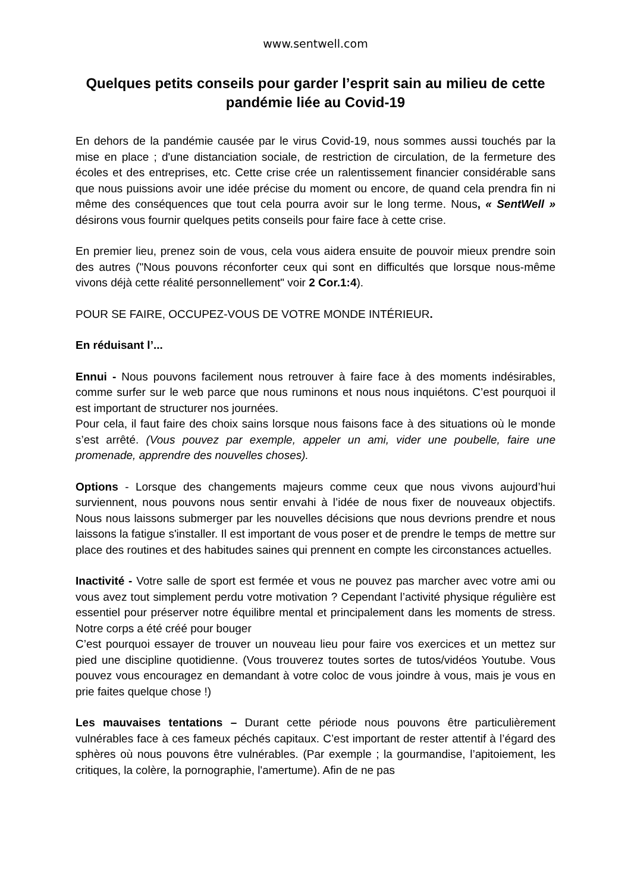www.sentwell.com
Quelques petits conseils pour garder l’esprit sain au milieu de cette pandémie liée au Covid-19
En dehors de la pandémie causée par le virus Covid-19, nous sommes aussi touchés par la mise en place ; d'une distanciation sociale, de restriction de circulation, de la fermeture des écoles et des entreprises, etc. Cette crise crée un ralentissement financier considérable sans que nous puissions avoir une idée précise du moment ou encore, de quand cela prendra fin ni même des conséquences que tout cela pourra avoir sur le long terme. Nous, « SentWell » désirons vous fournir quelques petits conseils pour faire face à cette crise.
En premier lieu, prenez soin de vous, cela vous aidera ensuite de pouvoir mieux prendre soin des autres ("Nous pouvons réconforter ceux qui sont en difficultés que lorsque nous-même vivons déjà cette réalité personnellement" voir 2 Cor.1:4).
POUR SE FAIRE, OCCUPEZ-VOUS DE VOTRE MONDE INTÉRIEUR.
En réduisant l’...
Ennui - Nous pouvons facilement nous retrouver à faire face à des moments indésirables, comme surfer sur le web parce que nous ruminons et nous nous inquiétons. C’est pourquoi il est important de structurer nos journées.
Pour cela, il faut faire des choix sains lorsque nous faisons face à des situations où le monde s’est arrêté. (Vous pouvez par exemple, appeler un ami, vider une poubelle, faire une promenade, apprendre des nouvelles choses).
Options - Lorsque des changements majeurs comme ceux que nous vivons aujourd’hui surviennent, nous pouvons nous sentir envahi à l’idée de nous fixer de nouveaux objectifs. Nous nous laissons submerger par les nouvelles décisions que nous devrions prendre et nous laissons la fatigue s'installer. Il est important de vous poser et de prendre le temps de mettre sur place des routines et des habitudes saines qui prennent en compte les circonstances actuelles.
Inactivité - Votre salle de sport est fermée et vous ne pouvez pas marcher avec votre ami ou vous avez tout simplement perdu votre motivation ? Cependant l’activité physique régulière est essentiel pour préserver notre équilibre mental et principalement dans les moments de stress. Notre corps a été créé pour bouger
C’est pourquoi essayer de trouver un nouveau lieu pour faire vos exercices et un mettez sur pied une discipline quotidienne. (Vous trouverez toutes sortes de tutos/vidéos Youtube. Vous pouvez vous encouragez en demandant à votre coloc de vous joindre à vous, mais je vous en prie faites quelque chose !)
Les mauvaises tentations – Durant cette période nous pouvons être particulièrement vulnérables face à ces fameux péchés capitaux. C’est important de rester attentif à l’égard des sphères où nous pouvons être vulnérables. (Par exemple ; la gourmandise, l’apitoiement, les critiques, la colère, la pornographie, l'amertume). Afin de ne pas